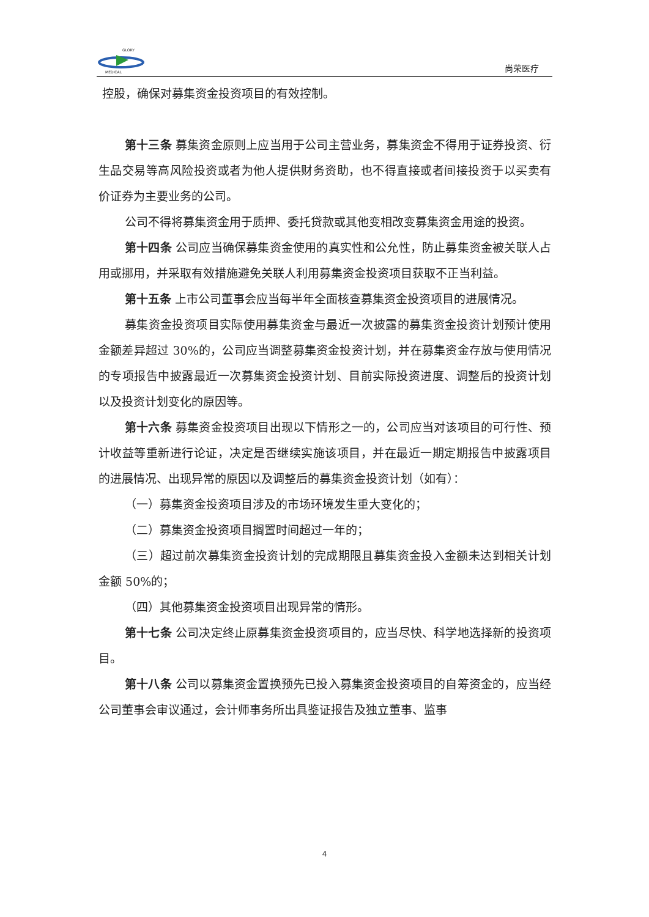GLORY
MEDICAL
尚荣医疗
控股，确保对募集资金投资项目的有效控制。
第十三条 募集资金原则上应当用于公司主营业务，募集资金不得用于证券投资、衍生品交易等高风险投资或者为他人提供财务资助，也不得直接或者间接投资于以买卖有价证券为主要业务的公司。
公司不得将募集资金用于质押、委托贷款或其他变相改变募集资金用途的投资。
第十四条 公司应当确保募集资金使用的真实性和公允性，防止募集资金被关联人占用或挪用，并采取有效措施避免关联人利用募集资金投资项目获取不正当利益。
第十五条 上市公司董事会应当每半年全面核查募集资金投资项目的进展情况。
募集资金投资项目实际使用募集资金与最近一次披露的募集资金投资计划预计使用金额差异超过 30%的，公司应当调整募集资金投资计划，并在募集资金存放与使用情况的专项报告中披露最近一次募集资金投资计划、目前实际投资进度、调整后的投资计划以及投资计划变化的原因等。
第十六条 募集资金投资项目出现以下情形之一的，公司应当对该项目的可行性、预计收益等重新进行论证，决定是否继续实施该项目，并在最近一期定期报告中披露项目的进展情况、出现异常的原因以及调整后的募集资金投资计划（如有）：
（一）募集资金投资项目涉及的市场环境发生重大变化的；
（二）募集资金投资项目搁置时间超过一年的；
（三）超过前次募集资金投资计划的完成期限且募集资金投入金额未达到相关计划金额 50%的；
（四）其他募集资金投资项目出现异常的情形。
第十七条 公司决定终止原募集资金投资项目的，应当尽快、科学地选择新的投资项目。
第十八条 公司以募集资金置换预先已投入募集资金投资项目的自筹资金的，应当经公司董事会审议通过，会计师事务所出具鉴证报告及独立董事、监事
4